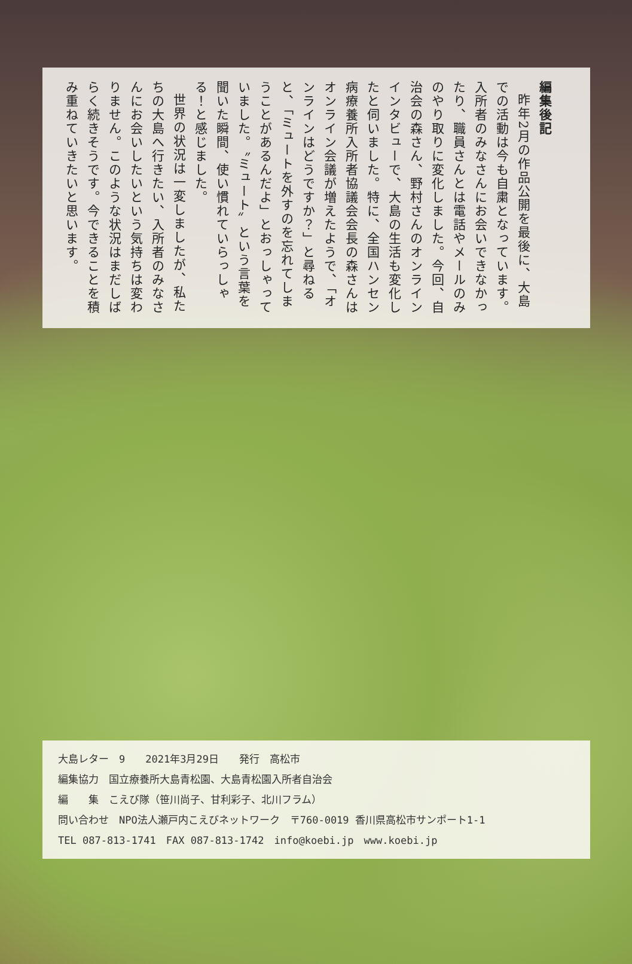編集後記
昨年2月の作品公開を最後に、大島での活動は今も自粛となっています。入所者のみなさんにお会いできなかったり、職員さんとは電話やメールのみのやり取りに変化しました。今回、自治会の森さん、野村さんのオンラインインタビューで、大島の生活も変化したと伺いました。特に、全国ハンセン病療養所入所者協議会会長の森さんはオンライン会議が増えたようで、「オンラインはどうですか？」と尋ねると、「ミュートを外すのを忘れてしまうことがあるんだよ」とおっしゃっていました。〝ミュート〟という言葉を聞いた瞬間、使い慣れていらっしゃる！と感じました。
世界の状況は一変しましたが、私たちの大島へ行きたい、入所者のみなさんにお会いしたいという気持ちは変わりません。このような状況はまだしばらく続きそうです。今できることを積み重ねていきたいと思います。
大島レター　9　　2021年3月29日　　発行　高松市
編集協力　国立療養所大島青松園、大島青松園入所者自治会
編　　集　こえび隊（笹川尚子、甘利彩子、北川フラム）
問い合わせ　NPO法人瀬戸内こえびネットワーク　〒760-0019 香川県高松市サンポート1-1
TEL 087-813-1741　FAX 087-813-1742　info@koebi.jp　www.koebi.jp